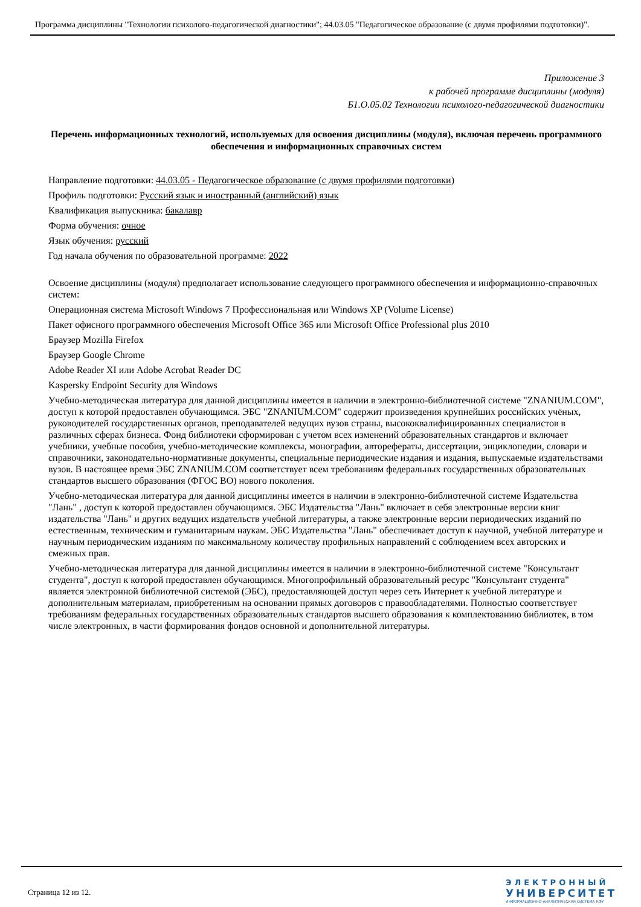Программа дисциплины "Технологии психолого-педагогической диагностики"; 44.03.05 "Педагогическое образование (с двумя профилями подготовки)".
Приложение 3
к рабочей программе дисциплины (модуля)
Б1.О.05.02 Технологии психолого-педагогической диагностики
Перечень информационных технологий, используемых для освоения дисциплины (модуля), включая перечень программного обеспечения и информационных справочных систем
Направление подготовки: 44.03.05 - Педагогическое образование (с двумя профилями подготовки)
Профиль подготовки: Русский язык и иностранный (английский) язык
Квалификация выпускника: бакалавр
Форма обучения: очное
Язык обучения: русский
Год начала обучения по образовательной программе: 2022
Освоение дисциплины (модуля) предполагает использование следующего программного обеспечения и информационно-справочных систем:
Операционная система Microsoft Windows 7 Профессиональная или Windows XP (Volume License)
Пакет офисного программного обеспечения Microsoft Office 365 или Microsoft Office Professional plus 2010
Браузер Mozilla Firefox
Браузер Google Chrome
Adobe Reader XI или Adobe Acrobat Reader DC
Kaspersky Endpoint Security для Windows
Учебно-методическая литература для данной дисциплины имеется в наличии в электронно-библиотечной системе "ZNANIUM.COM", доступ к которой предоставлен обучающимся. ЭБС "ZNANIUM.COM" содержит произведения крупнейших российских учёных, руководителей государственных органов, преподавателей ведущих вузов страны, высококвалифицированных специалистов в различных сферах бизнеса. Фонд библиотеки сформирован с учетом всех изменений образовательных стандартов и включает учебники, учебные пособия, учебно-методические комплексы, монографии, авторефераты, диссертации, энциклопедии, словари и справочники, законодательно-нормативные документы, специальные периодические издания и издания, выпускаемые издательствами вузов. В настоящее время ЭБС ZNANIUM.COM соответствует всем требованиям федеральных государственных образовательных стандартов высшего образования (ФГОС ВО) нового поколения.
Учебно-методическая литература для данной дисциплины имеется в наличии в электронно-библиотечной системе Издательства "Лань" , доступ к которой предоставлен обучающимся. ЭБС Издательства "Лань" включает в себя электронные версии книг издательства "Лань" и других ведущих издательств учебной литературы, а также электронные версии периодических изданий по естественным, техническим и гуманитарным наукам. ЭБС Издательства "Лань" обеспечивает доступ к научной, учебной литературе и научным периодическим изданиям по максимальному количеству профильных направлений с соблюдением всех авторских и смежных прав.
Учебно-методическая литература для данной дисциплины имеется в наличии в электронно-библиотечной системе "Консультант студента", доступ к которой предоставлен обучающимся. Многопрофильный образовательный ресурс "Консультант студента" является электронной библиотечной системой (ЭБС), предоставляющей доступ через сеть Интернет к учебной литературе и дополнительным материалам, приобретенным на основании прямых договоров с правообладателями. Полностью соответствует требованиям федеральных государственных образовательных стандартов высшего образования к комплектованию библиотек, в том числе электронных, в части формирования фондов основной и дополнительной литературы.
Страница 12 из 12.
ЭЛЕКТРОННЫЙ
УНИВЕРСИТЕТ
ИНФОРМАЦИОННО-АНАЛИТИЧЕСКАЯ СИСТЕМА КФУ